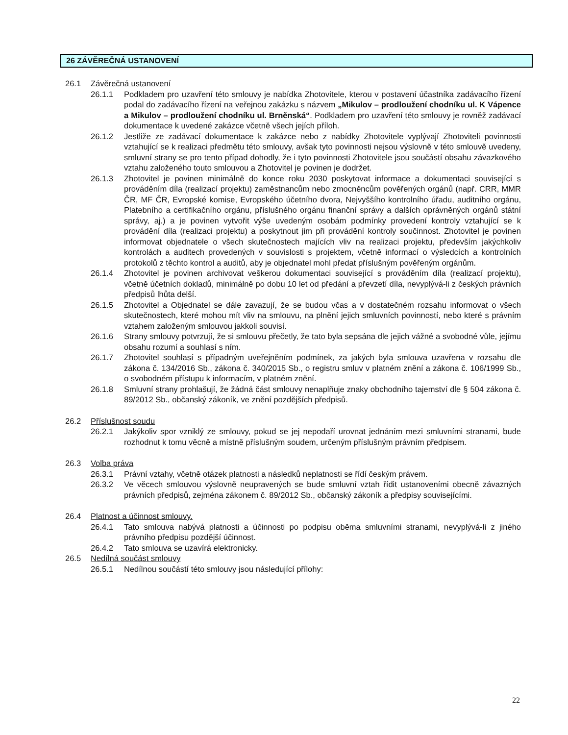26 ZÁVĚREČNÁ USTANOVENÍ
26.1 Závěrečná ustanovení
26.1.1 Podkladem pro uzavření této smlouvy je nabídka Zhotovitele, kterou v postavení účastníka zadávacího řízení podal do zadávacího řízení na veřejnou zakázku s názvem „Mikulov – prodloužení chodníku ul. K Vápence a Mikulov – prodloužení chodníku ul. Brněnská“. Podkladem pro uzavření této smlouvy je rovněž zadávací dokumentace k uvedené zakázce včetně všech jejích příloh.
26.1.2 Jestliže ze zadávací dokumentace k zakázce nebo z nabídky Zhotovitele vyplývají Zhotoviteli povinnosti vztahující se k realizaci předmětu této smlouvy, avšak tyto povinnosti nejsou výslovně v této smlouvě uvedeny, smluvní strany se pro tento případ dohodly, že i tyto povinnosti Zhotovitele jsou součástí obsahu závazkového vztahu založeného touto smlouvou a Zhotovitel je povinen je dodržet.
26.1.3 Zhotovitel je povinen minimálně do konce roku 2030 poskytovat informace a dokumentaci související s prováděním díla (realizací projektu) zaměstnancům nebo zmocněncům pověřených orgánů (např. CRR, MMR ČR, MF ČR, Evropské komise, Evropského účetního dvora, Nejvyššího kontrolního úřadu, auditního orgánu, Platebního a certifikačního orgánu, příslušného orgánu finanční správy a dalších oprávněných orgánů státní správy, aj.) a je povinen vytvořit výše uvedeným osobám podmínky provedení kontroly vztahující se k provádění díla (realizaci projektu) a poskytnout jim při provádění kontroly součinnost. Zhotovitel je povinen informovat objednatele o všech skutečnostech majících vliv na realizaci projektu, především jakýchkoliv kontrolách a auditech provedených v souvislosti s projektem, včetně informací o výsledcích a kontrolních protokolů z těchto kontrol a auditů, aby je objednatel mohl předat příslušným pověřeným orgánům.
26.1.4 Zhotovitel je povinen archivovat veškerou dokumentaci související s prováděním díla (realizací projektu), včetně účetních dokladů, minimálně po dobu 10 let od předání a převzetí díla, nevyplývá-li z českých právních předpisů lhůta delší.
26.1.5 Zhotovitel a Objednatel se dále zavazují, že se budou včas a v dostatečném rozsahu informovat o všech skutečnostech, které mohou mít vliv na smlouvu, na plnění jejich smluvních povinností, nebo které s právním vztahem založeným smlouvou jakkoli souvisí.
26.1.6 Strany smlouvy potvrzují, že si smlouvu přečetly, že tato byla sepsána dle jejich vážné a svobodné vůle, jejímu obsahu rozumí a souhlasí s ním.
26.1.7 Zhotovitel souhlasí s případným uveřejněním podmínek, za jakých byla smlouva uzavřena v rozsahu dle zákona č. 134/2016 Sb., zákona č. 340/2015 Sb., o registru smluv v platném znění a zákona č. 106/1999 Sb., o svobodném přístupu k informacím, v platném znění.
26.1.8 Smluvní strany prohlašují, že žádná část smlouvy nenaplňuje znaky obchodního tajemství dle § 504 zákona č. 89/2012 Sb., občanský zákoník, ve znění pozdějších předpisů.
26.2 Příslušnost soudu
26.2.1 Jakýkoliv spor vzniklý ze smlouvy, pokud se jej nepodaří urovnat jednáním mezi smluvními stranami, bude rozhodnut k tomu věcně a místně příslušným soudem, určeným příslušným právním předpisem.
26.3 Volba práva
26.3.1 Právní vztahy, včetně otázek platnosti a následků neplatnosti se řídí českým právem.
26.3.2 Ve věcech smlouvou výslovně neupravených se bude smluvní vztah řídit ustanoveními obecně závazných právních předpisů, zejména zákonem č. 89/2012 Sb., občanský zákoník a předpisy souvisejícími.
26.4 Platnost a účinnost smlouvy.
26.4.1 Tato smlouva nabývá platnosti a účinnosti po podpisu oběma smluvními stranami, nevyplývá-li z jiného právního předpisu pozdější účinnost.
26.4.2 Tato smlouva se uzavírá elektronicky.
26.5 Nedílná součást smlouvy
26.5.1 Nedílnou součástí této smlouvy jsou následující přílohy:
22